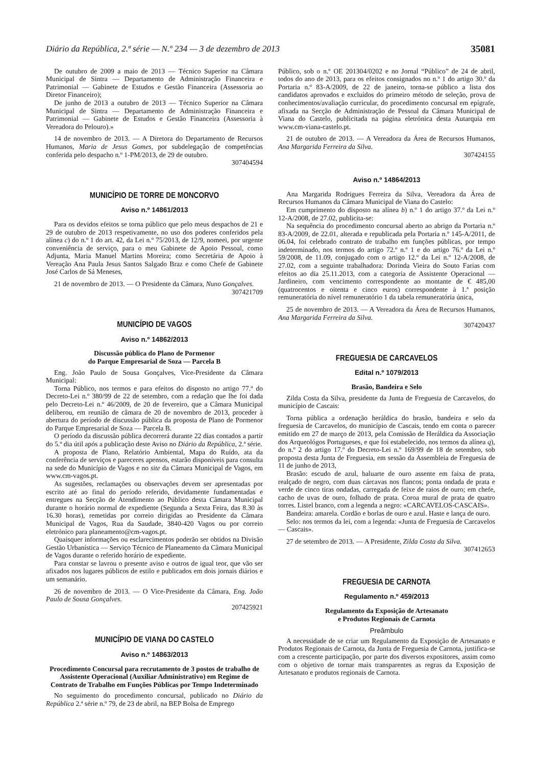Diário da República, 2.ª série — N.º 234 — 3 de dezembro de 2013 35081
De outubro de 2009 a maio de 2013 — Técnico Superior na Câmara Municipal de Sintra — Departamento de Administração Financeira e Patrimonial — Gabinete de Estudos e Gestão Financeira (Assessoria ao Diretor Financeiro);
De junho de 2013 a outubro de 2013 — Técnico Superior na Câmara Municipal de Sintra — Departamento de Administração Financeira e Patrimonial — Gabinete de Estudos e Gestão Financeira (Assessoria à Vereadora do Pelouro).»
14 de novembro de 2013. — A Diretora do Departamento de Recursos Humanos, Maria de Jesus Gomes, por subdelegação de competências conferida pelo despacho n.º 1-PM/2013, de 29 de outubro.
307404594
MUNICÍPIO DE TORRE DE MONCORVO
Aviso n.º 14861/2013
Para os devidos efeitos se torna público que pelo meus despachos de 21 e 29 de outubro de 2013 respetivamente, no uso dos poderes conferidos pela alínea c) do n.º 1 do art. 42, da Lei n.º 75/2013, de 12/9, nomeei, por urgente conveniência de serviço, para o meu Gabinete de Apoio Pessoal, como Adjunta, Maria Manuel Martins Moreira; como Secretária de Apoio à Vereação Ana Paula Jesus Santos Salgado Braz e como Chefe de Gabinete José Carlos de Sá Meneses,
21 de novembro de 2013. — O Presidente da Câmara, Nuno Gonçalves.
307421709
MUNICÍPIO DE VAGOS
Aviso n.º 14862/2013
Discussão pública do Plano de Pormenor
do Parque Empresarial de Soza — Parcela B
Eng. João Paulo de Sousa Gonçalves, Vice-Presidente da Câmara Municipal:
Torna Público, nos termos e para efeitos do disposto no artigo 77.º do Decreto-Lei n.º 380/99 de 22 de setembro, com a redação que lhe foi dada pelo Decreto-Lei n.º 46/2009, de 20 de fevereiro, que a Câmara Municipal deliberou, em reunião de câmara de 20 de novembro de 2013, proceder à abertura do período de discussão pública da proposta de Plano de Pormenor do Parque Empresarial de Soza — Parcela B.
O período da discussão pública decorrerá durante 22 dias contados a partir do 5.º dia útil após a publicação deste Aviso no Diário da República, 2.ª série.
A proposta de Plano, Relatório Ambiental, Mapa do Ruído, ata da conferência de serviços e pareceres apensos, estarão disponíveis para consulta na sede do Município de Vagos e no site da Câmara Municipal de Vagos, em www.cm-vagos.pt.
As sugestões, reclamações ou observações devem ser apresentadas por escrito até ao final do período referido, devidamente fundamentadas e entregues na Secção de Atendimento ao Público desta Câmara Municipal durante o horário normal de expediente (Segunda a Sexta Feira, das 8.30 às 16.30 horas), remetidas por correio dirigidas ao Presidente da Câmara Municipal de Vagos, Rua da Saudade, 3840-420 Vagos ou por correio eletrónico para planeamento@cm-vagos.pt.
Quaisquer informações ou esclarecimentos poderão ser obtidos na Divisão Gestão Urbanística — Serviço Técnico de Planeamento da Câmara Municipal de Vagos durante o referido horário de expediente.
Para constar se lavrou o presente aviso e outros de igual teor, que vão ser afixados nos lugares públicos de estilo e publicados em dois jornais diários e um semanário.
26 de novembro de 2013. — O Vice-Presidente da Câmara, Eng. João Paulo de Sousa Gonçalves.
207425921
MUNICÍPIO DE VIANA DO CASTELO
Aviso n.º 14863/2013
Procedimento Concursal para recrutamento de 3 postos de trabalho de Assistente Operacional (Auxiliar Administrativo) em Regime de Contrato de Trabalho em Funções Públicas por Tempo Indeterminado
No seguimento do procedimento concursal, publicado no Diário da República 2.ª série n.º 79, de 23 de abril, na BEP Bolsa de Emprego
Público, sob o n.º OE 201304/0202 e no Jornal “Público” de 24 de abril, todos do ano de 2013, para os efeitos consignados no n.º 1 do artigo 30.º da Portaria n.º 83-A/2009, de 22 de janeiro, torna-se público a lista dos candidatos aprovados e excluídos do primeiro método de seleção, prova de conhecimentos/avaliação curricular, do procedimento concursal em epígrafe, afixada na Secção de Administração de Pessoal da Câmara Municipal de Viana do Castelo, publicitada na página eletrónica desta Autarquia em www.cm-viana-castelo.pt.
21 de outubro de 2013. — A Vereadora da Área de Recursos Humanos, Ana Margarida Ferreira da Silva.
307424155
Aviso n.º 14864/2013
Ana Margarida Rodrigues Ferreira da Silva, Vereadora da Área de Recursos Humanos da Câmara Municipal de Viana do Castelo:
Em cumprimento do disposto na alínea b) n.º 1 do artigo 37.º da Lei n.º 12-A/2008, de 27.02, publicita-se:
Na sequência do procedimento concursal aberto ao abrigo da Portaria n.º 83-A/2009, de 22.01, alterada e republicada pela Portaria n.º 145-A/2011, de 06.04, foi celebrado contrato de trabalho em funções públicas, por tempo indeterminado, nos termos do artigo 72.º n.º 1 e do artigo 76.º da Lei n.º 59/2008, de 11.09, conjugado com o artigo 12.º da Lei n.º 12-A/2008, de 27.02, com a seguinte trabalhadora: Dorinda Vieira do Souto Farias com efeitos ao dia 25.11.2013, com a categoria de Assistente Operacional — Jardineiro, com vencimento correspondente ao montante de € 485,00 (quatrocentos e oitenta e cinco euros) correspondente à 1.ª posição remuneratória do nível remuneratório 1 da tabela remuneratória única,
25 de novembro de 2013. — A Vereadora da Área de Recursos Humanos, Ana Margarida Ferreira da Silva.
307420437
FREGUESIA DE CARCAVELOS
Edital n.º 1079/2013
Brasão, Bandeira e Selo
Zilda Costa da Silva, presidente da Junta de Freguesia de Carcavelos, do município de Cascais:
Torna pública a ordenação heráldica do brasão, bandeira e selo da freguesia de Carcavelos, do município de Cascais, tendo em conta o parecer emitido em 27 de março de 2013, pela Comissão de Heráldica da Associação dos Arqueológos Portugueses, e que foi estabelecido, nos termos da alínea q), do n.º 2 do artigo 17.º do Decreto-Lei n.º 169/99 de 18 de setembro, sob proposta desta Junta de Freguesia, em sessão da Assembleia de Freguesia de 11 de junho de 2013,
Brasão: escudo de azul, baluarte de ouro assente em faixa de prata, realçado de negro, com duas cárcavas nos flancos; ponta ondada de prata e verde de cinco tiras ondadas, carregada de feixe de raios de ouro; em chefe, cacho de uvas de ouro, folhado de prata. Coroa mural de prata de quatro torres. Listel branco, com a legenda a negro: «CARCAVELOS-CASCAIS».
Bandeira: amarela. Cordão e borlas de ouro e azul. Haste e lança de ouro.
Selo: nos termos da lei, com a legenda: «Junta de Freguesia de Carcavelos — Cascais».
27 de setembro de 2013. — A Presidente, Zilda Costa da Silva.
307412653
FREGUESIA DE CARNOTA
Regulamento n.º 459/2013
Regulamento da Exposição de Artesanato
e Produtos Regionais de Carnota
Preâmbulo
A necessidade de se criar um Regulamento da Exposição de Artesanato e Produtos Regionais de Carnota, da Junta de Freguesia de Carnota, justifica-se com a crescente participação, por parte dos diversos expositores, assim como com o objetivo de tornar mais transparentes as regras da Exposição de Artesanato e produtos regionais de Carnota.